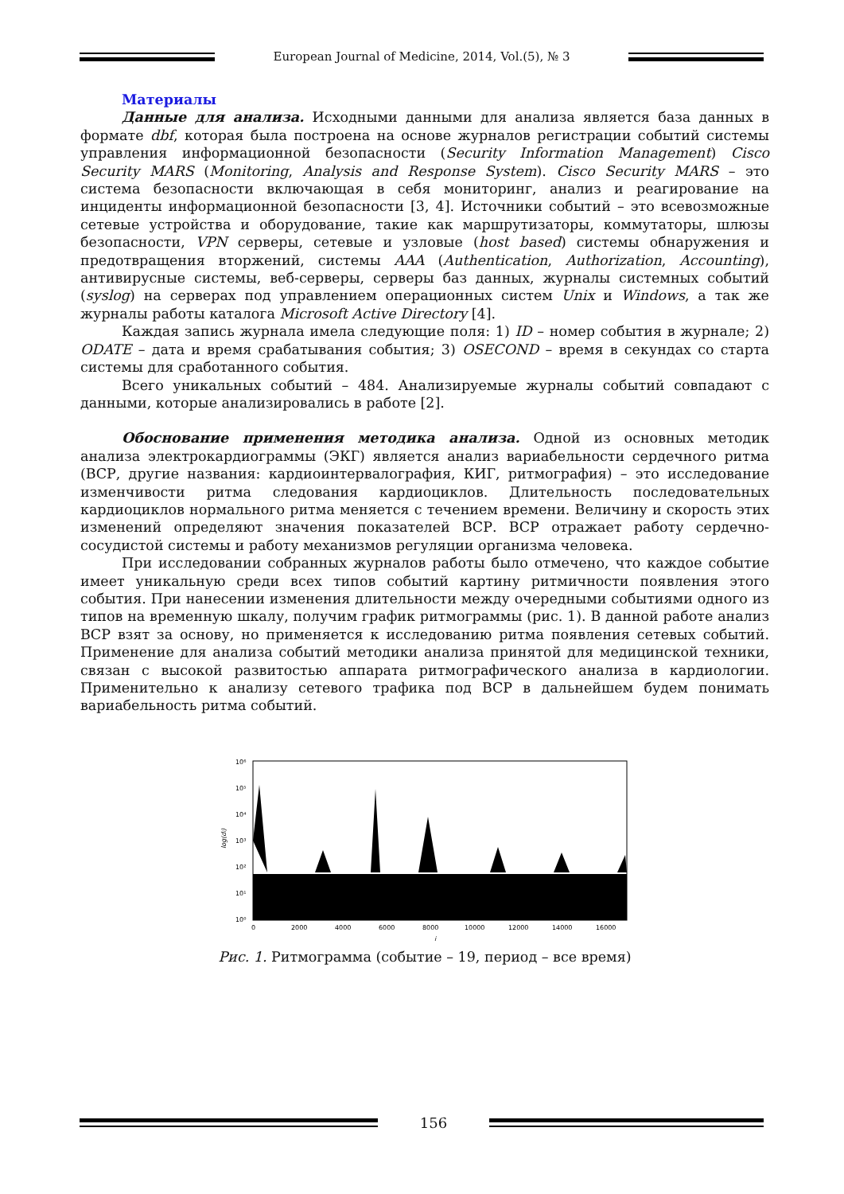European Journal of Medicine, 2014, Vol.(5), № 3
Материалы
Данные для анализа. Исходными данными для анализа является база данных в формате dbf, которая была построена на основе журналов регистрации событий системы управления информационной безопасности (Security Information Management) Cisco Security MARS (Monitoring, Analysis and Response System). Cisco Security MARS – это система безопасности включающая в себя мониторинг, анализ и реагирование на инциденты информационной безопасности [3, 4]. Источники событий – это всевозможные сетевые устройства и оборудование, такие как маршрутизаторы, коммутаторы, шлюзы безопасности, VPN серверы, сетевые и узловые (host based) системы обнаружения и предотвращения вторжений, системы AAA (Authentication, Authorization, Accounting), антивирусные системы, веб-серверы, серверы баз данных, журналы системных событий (syslog) на серверах под управлением операционных систем Unix и Windows, а так же журналы работы каталога Microsoft Active Directory [4].
Каждая запись журнала имела следующие поля: 1) ID – номер события в журнале; 2) ODATE – дата и время срабатывания события; 3) OSECOND – время в секундах со старта системы для сработанного события.
Всего уникальных событий – 484. Анализируемые журналы событий совпадают с данными, которые анализировались в работе [2].
Обоснование применения методика анализа. Одной из основных методик анализа электрокардиограммы (ЭКГ) является анализ вариабельности сердечного ритма (ВСР, другие названия: кардиоинтервалография, КИГ, ритмография) – это исследование изменчивости ритма следования кардиоциклов. Длительность последовательных кардиоциклов нормального ритма меняется с течением времени. Величину и скорость этих изменений определяют значения показателей ВСР. ВСР отражает работу сердечно-сосудистой системы и работу механизмов регуляции организма человека.
При исследовании собранных журналов работы было отмечено, что каждое событие имеет уникальную среди всех типов событий картину ритмичности появления этого события. При нанесении изменения длительности между очередными событиями одного из типов на временную шкалу, получим график ритмограммы (рис. 1). В данной работе анализ ВСР взят за основу, но применяется к исследованию ритма появления сетевых событий. Применение для анализа событий методики анализа принятой для медицинской техники, связан с высокой развитостью аппарата ритмографического анализа в кардиологии. Применительно к анализу сетевого трафика под ВСР в дальнейшем будем понимать вариабельность ритма событий.
log(di)
10⁶
10⁵
10⁴
10³
10²
10¹
10⁰
0
2000
4000
6000
8000
10000
12000
14000
16000
i
Рис. 1. Ритмограмма (событие – 19, период – все время)
156